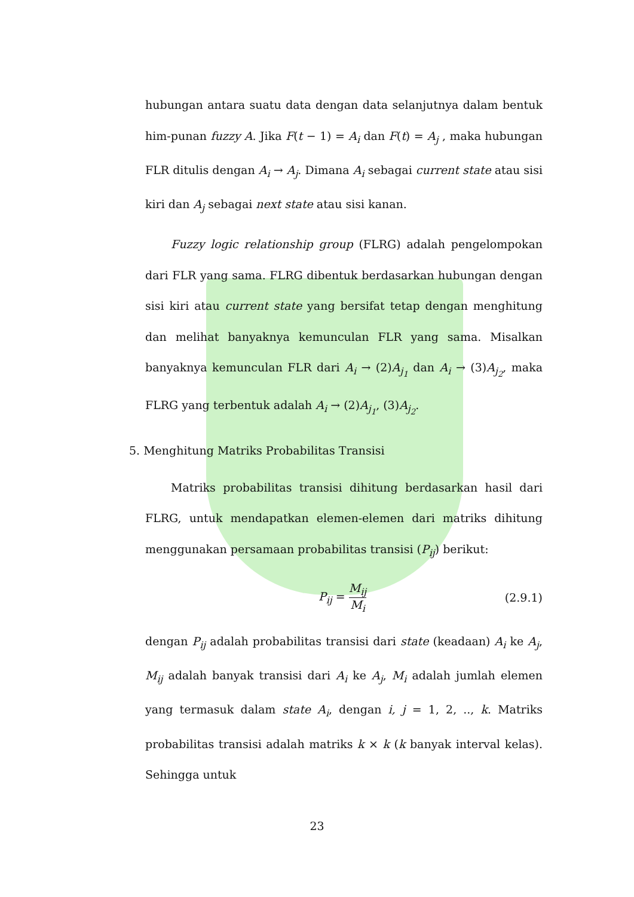hubungan antara suatu data dengan data selanjutnya dalam bentuk him-punan fuzzy A. Jika F(t − 1) = A<sub>i</sub> dan F(t) = A<sub>j</sub> , maka hubungan FLR ditulis dengan A<sub>i</sub> → A<sub>j</sub>. Dimana A<sub>i</sub> sebagai current state atau sisi kiri dan A<sub>j</sub> sebagai next state atau sisi kanan.
Fuzzy logic relationship group (FLRG) adalah pengelompokan dari FLR yang sama. FLRG dibentuk berdasarkan hubungan dengan sisi kiri atau current state yang bersifat tetap dengan menghitung dan melihat banyaknya kemunculan FLR yang sama. Misalkan banyaknya kemunculan FLR dari A<sub>i</sub> → (2)A<sub>j<sub>1</sub></sub> dan A<sub>i</sub> → (3)A<sub>j<sub>2</sub></sub>, maka FLRG yang terbentuk adalah A<sub>i</sub> → (2)A<sub>j<sub>1</sub></sub>, (3)A<sub>j<sub>2</sub></sub>.
5. Menghitung Matriks Probabilitas Transisi
Matriks probabilitas transisi dihitung berdasarkan hasil dari FLRG, untuk mendapatkan elemen-elemen dari matriks dihitung menggunakan persamaan probabilitas transisi (P<sub>ij</sub>) berikut:
P<sub>ij</sub> = M<sub>ij</sub> M<sub>i</sub> (2.9.1)
dengan P<sub>ij</sub> adalah probabilitas transisi dari state (keadaan) A<sub>i</sub> ke A<sub>j</sub>, M<sub>ij</sub> adalah banyak transisi dari A<sub>i</sub> ke A<sub>j</sub>, M<sub>i</sub> adalah jumlah elemen yang termasuk dalam state A<sub>i</sub>, dengan i, j = 1, 2, .., k. Matriks probabilitas transisi adalah matriks k × k (k banyak interval kelas). Sehingga untuk
23